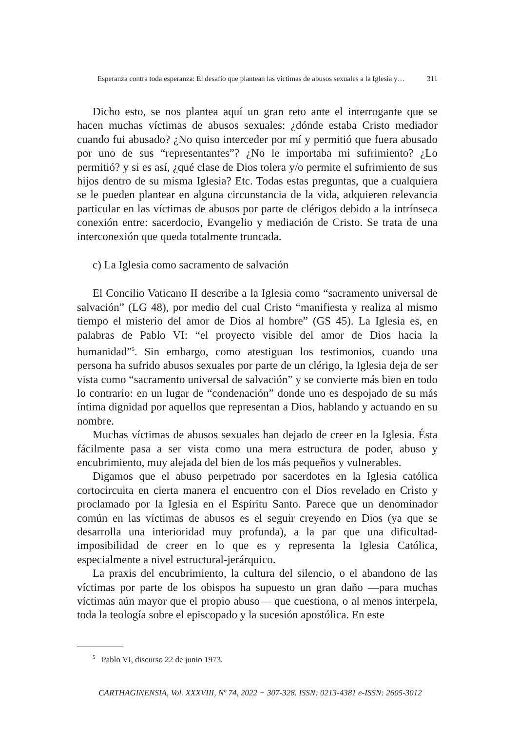Esperanza contra toda esperanza: El desafío que plantean las víctimas de abusos sexuales a la Iglesia y… 311
Dicho esto, se nos plantea aquí un gran reto ante el interrogante que se hacen muchas víctimas de abusos sexuales: ¿dónde estaba Cristo mediador cuando fui abusado? ¿No quiso interceder por mí y permitió que fuera abusado por uno de sus “representantes”? ¿No le importaba mi sufrimiento? ¿Lo permitió? y si es así, ¿qué clase de Dios tolera y/o permite el sufrimiento de sus hijos dentro de su misma Iglesia? Etc. Todas estas preguntas, que a cualquiera se le pueden plantear en alguna circunstancia de la vida, adquieren relevancia particular en las víctimas de abusos por parte de clérigos debido a la intrínseca conexión entre: sacerdocio, Evangelio y mediación de Cristo. Se trata de una interconexión que queda totalmente truncada.
c) La Iglesia como sacramento de salvación
El Concilio Vaticano II describe a la Iglesia como “sacramento universal de salvación” (LG 48), por medio del cual Cristo “manifiesta y realiza al mismo tiempo el misterio del amor de Dios al hombre” (GS 45). La Iglesia es, en palabras de Pablo VI: “el proyecto visible del amor de Dios hacia la humanidad”<sup>5</sup>. Sin embargo, como atestiguan los testimonios, cuando una persona ha sufrido abusos sexuales por parte de un clérigo, la Iglesia deja de ser vista como “sacramento universal de salvación” y se convierte más bien en todo lo contrario: en un lugar de “condenación” donde uno es despojado de su más íntima dignidad por aquellos que representan a Dios, hablando y actuando en su nombre.
Muchas víctimas de abusos sexuales han dejado de creer en la Iglesia. Ésta fácilmente pasa a ser vista como una mera estructura de poder, abuso y encubrimiento, muy alejada del bien de los más pequeños y vulnerables.
Digamos que el abuso perpetrado por sacerdotes en la Iglesia católica cortocircuita en cierta manera el encuentro con el Dios revelado en Cristo y proclamado por la Iglesia en el Espíritu Santo. Parece que un denominador común en las víctimas de abusos es el seguir creyendo en Dios (ya que se desarrolla una interioridad muy profunda), a la par que una dificultad-imposibilidad de creer en lo que es y representa la Iglesia Católica, especialmente a nivel estructural-jerárquico.
La praxis del encubrimiento, la cultura del silencio, o el abandono de las víctimas por parte de los obispos ha supuesto un gran daño —para muchas víctimas aún mayor que el propio abuso— que cuestiona, o al menos interpela, toda la teología sobre el episcopado y la sucesión apostólica. En este
<sup>5</sup> Pablo VI, discurso 22 de junio 1973.
CARTHAGINENSIA, Vol. XXXVIII, Nº 74, 2022 − 307-328. ISSN: 0213-4381 e-ISSN: 2605-3012